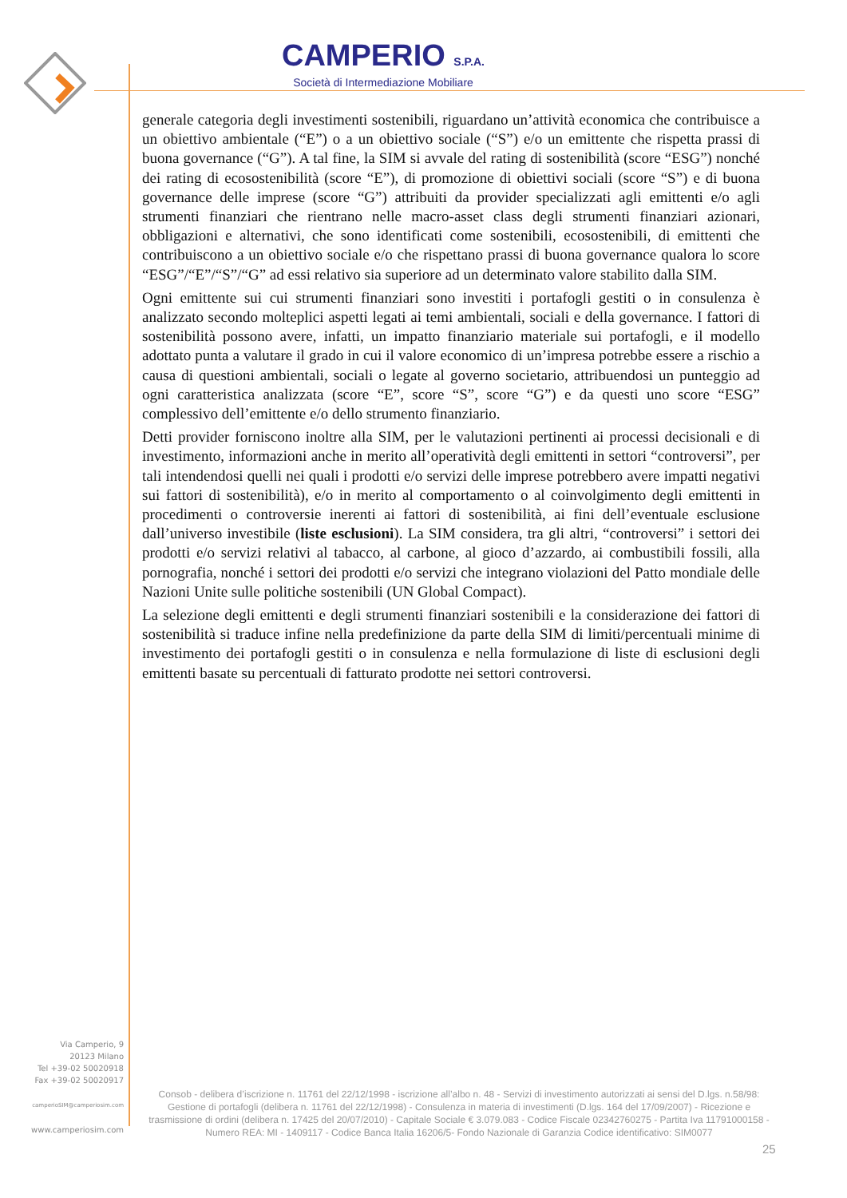CAMPERIO S.P.A.
Società di Intermediazione Mobiliare
generale categoria degli investimenti sostenibili, riguardano un’attività economica che contribuisce a un obiettivo ambientale (“E”) o a un obiettivo sociale (“S”) e/o un emittente che rispetta prassi di buona governance (“G”). A tal fine, la SIM si avvale del rating di sostenibilità (score “ESG”) nonché dei rating di ecosostenibilità (score “E”), di promozione di obiettivi sociali (score “S”) e di buona governance delle imprese (score “G”) attribuiti da provider specializzati agli emittenti e/o agli strumenti finanziari che rientrano nelle macro-asset class degli strumenti finanziari azionari, obbligazioni e alternativi, che sono identificati come sostenibili, ecosostenibili, di emittenti che contribuiscono a un obiettivo sociale e/o che rispettano prassi di buona governance qualora lo score “ESG”/“E”/“S”/“G” ad essi relativo sia superiore ad un determinato valore stabilito dalla SIM.
Ogni emittente sui cui strumenti finanziari sono investiti i portafogli gestiti o in consulenza è analizzato secondo molteplici aspetti legati ai temi ambientali, sociali e della governance. I fattori di sostenibilità possono avere, infatti, un impatto finanziario materiale sui portafogli, e il modello adottato punta a valutare il grado in cui il valore economico di un’impresa potrebbe essere a rischio a causa di questioni ambientali, sociali o legate al governo societario, attribuendosi un punteggio ad ogni caratteristica analizzata (score “E”, score “S”, score “G”) e da questi uno score “ESG” complessivo dell’emittente e/o dello strumento finanziario.
Detti provider forniscono inoltre alla SIM, per le valutazioni pertinenti ai processi decisionali e di investimento, informazioni anche in merito all’operatività degli emittenti in settori “controversi”, per tali intendendosi quelli nei quali i prodotti e/o servizi delle imprese potrebbero avere impatti negativi sui fattori di sostenibilità), e/o in merito al comportamento o al coinvolgimento degli emittenti in procedimenti o controversie inerenti ai fattori di sostenibilità, ai fini dell’eventuale esclusione dall’universo investibile (liste esclusioni). La SIM considera, tra gli altri, “controversi” i settori dei prodotti e/o servizi relativi al tabacco, al carbone, al gioco d’azzardo, ai combustibili fossili, alla pornografia, nonché i settori dei prodotti e/o servizi che integrano violazioni del Patto mondiale delle Nazioni Unite sulle politiche sostenibili (UN Global Compact).
La selezione degli emittenti e degli strumenti finanziari sostenibili e la considerazione dei fattori di sostenibilità si traduce infine nella predefinizione da parte della SIM di limiti/percentuali minime di investimento dei portafogli gestiti o in consulenza e nella formulazione di liste di esclusioni degli emittenti basate su percentuali di fatturato prodotte nei settori controversi.
Via Camperio, 9
20123 Milano
Tel +39-02 50020918
Fax +39-02 50020917
camperioSIM@camperiosim.com
www.camperiosim.com
Consob - delibera d’iscrizione n. 11761 del 22/12/1998 - iscrizione all’albo n. 48 - Servizi di investimento autorizzati ai sensi del D.lgs. n.58/98: Gestione di portafogli (delibera n. 11761 del 22/12/1998) - Consulenza in materia di investimenti (D.lgs. 164 del 17/09/2007) - Ricezione e trasmissione di ordini (delibera n. 17425 del 20/07/2010) - Capitale Sociale € 3.079.083 - Codice Fiscale 02342760275 - Partita Iva 11791000158 - Numero REA: MI - 1409117 - Codice Banca Italia 16206/5- Fondo Nazionale di Garanzia Codice identificativo: SIM0077
25